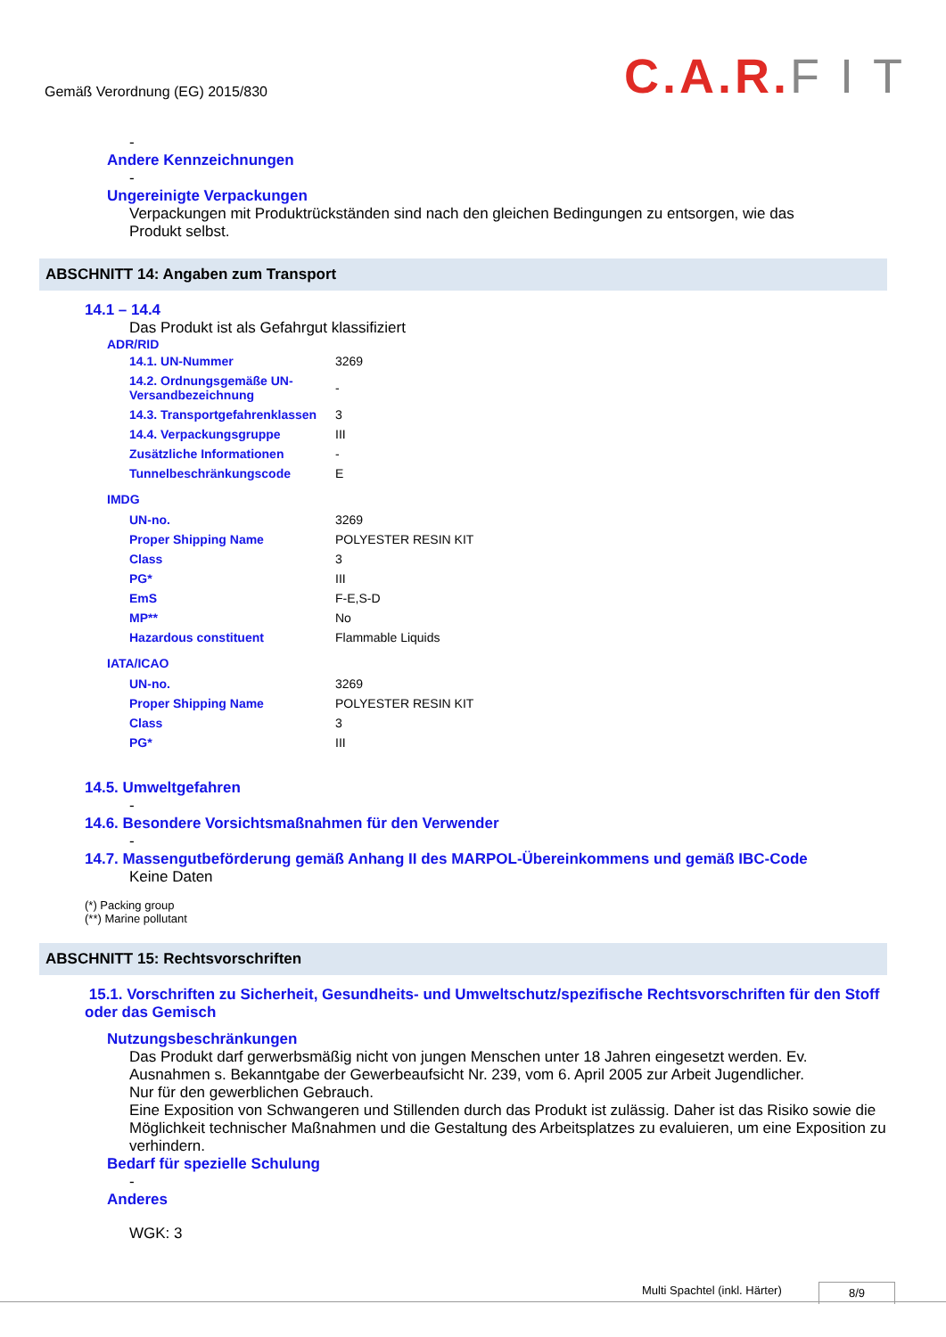Gemäß Verordnung (EG) 2015/830
C.A.R. F I T
-
Andere Kennzeichnungen
-
Ungereinigte Verpackungen
Verpackungen mit Produktrückständen sind nach den gleichen Bedingungen zu entsorgen, wie das Produkt selbst.
ABSCHNITT 14: Angaben zum Transport
14.1 – 14.4
Das Produkt ist als Gefahrgut klassifiziert
ADR/RID
| 14.1. UN-Nummer | 3269 |
| 14.2. Ordnungsgemäße UN-Versandbezeichnung | - |
| 14.3. Transportgefahrenklassen | 3 |
| 14.4. Verpackungsgruppe | III |
| Zusätzliche Informationen | - |
| Tunnelbeschränkungscode | E |
IMDG
| UN-no. | 3269 |
| Proper Shipping Name | POLYESTER RESIN KIT |
| Class | 3 |
| PG* | III |
| EmS | F-E,S-D |
| MP** | No |
| Hazardous constituent | Flammable Liquids |
IATA/ICAO
| UN-no. | 3269 |
| Proper Shipping Name | POLYESTER RESIN KIT |
| Class | 3 |
| PG* | III |
14.5. Umweltgefahren
-
14.6. Besondere Vorsichtsmaßnahmen für den Verwender
-
14.7. Massengutbeförderung gemäß Anhang II des MARPOL-Übereinkommens und gemäß IBC-Code
Keine Daten
(*) Packing group
(**) Marine pollutant
ABSCHNITT 15: Rechtsvorschriften
15.1. Vorschriften zu Sicherheit, Gesundheits- und Umweltschutz/spezifische Rechtsvorschriften für den Stoff oder das Gemisch
Nutzungsbeschränkungen
Das Produkt darf gerwerbsmäßig nicht von jungen Menschen unter 18 Jahren eingesetzt werden. Ev. Ausnahmen s. Bekanntgabe der Gewerbeaufsicht Nr. 239, vom 6. April 2005 zur Arbeit Jugendlicher.
Nur für den gewerblichen Gebrauch.
Eine Exposition von Schwangeren und Stillenden durch das Produkt ist zulässig. Daher ist das Risiko sowie die Möglichkeit technischer Maßnahmen und die Gestaltung des Arbeitsplatzes zu evaluieren, um eine Exposition zu verhindern.
Bedarf für spezielle Schulung
-
Anderes
WGK: 3
Multi Spachtel (inkl. Härter) 8/9